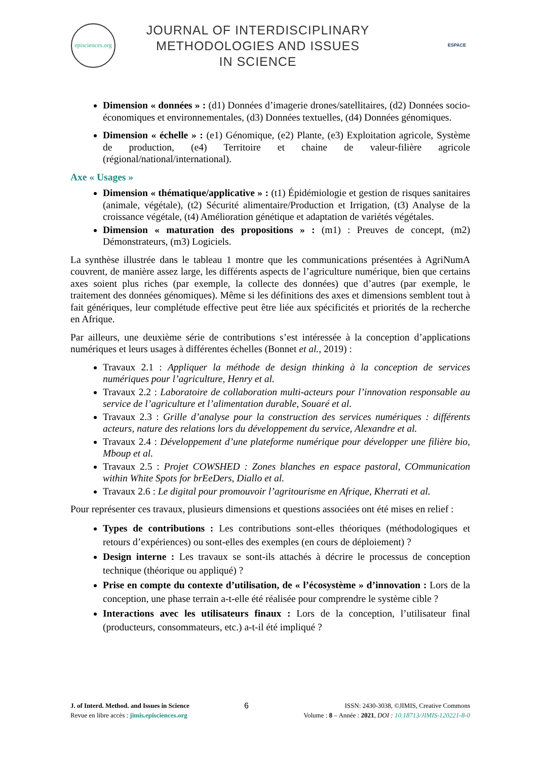episciences.org
JOURNAL OF INTERDISCIPLINARY
METHODOLOGIES AND ISSUES
IN SCIENCE
ESPACE
Dimension « données » : (d1) Données d’imagerie drones/satellitaires, (d2) Données socio-économiques et environnementales, (d3) Données textuelles, (d4) Données génomiques.
Dimension « échelle » : (e1) Génomique, (e2) Plante, (e3) Exploitation agricole, Système de production, (e4) Territoire et chaine de valeur-filière agricole (régional/national/international).
Axe « Usages »
Dimension « thématique/applicative » : (t1) Épidémiologie et gestion de risques sanitaires (animale, végétale), (t2) Sécurité alimentaire/Production et Irrigation, (t3) Analyse de la croissance végétale, (t4) Amélioration génétique et adaptation de variétés végétales.
Dimension « maturation des propositions » : (m1) : Preuves de concept, (m2) Démonstrateurs, (m3) Logiciels.
La synthèse illustrée dans le tableau 1 montre que les communications présentées à AgriNumA couvrent, de manière assez large, les différents aspects de l’agriculture numérique, bien que certains axes soient plus riches (par exemple, la collecte des données) que d’autres (par exemple, le traitement des données génomiques). Même si les définitions des axes et dimensions semblent tout à fait génériques, leur complétude effective peut être liée aux spécificités et priorités de la recherche en Afrique.
Par ailleurs, une deuxième série de contributions s’est intéressée à la conception d’applications numériques et leurs usages à différentes échelles (Bonnet et al., 2019) :
Travaux 2.1 : Appliquer la méthode de design thinking à la conception de services numériques pour l’agriculture, Henry et al.
Travaux 2.2 : Laboratoire de collaboration multi-acteurs pour l’innovation responsable au service de l’agriculture et l’alimentation durable, Souaré et al.
Travaux 2.3 : Grille d’analyse pour la construction des services numériques : différents acteurs, nature des relations lors du développement du service, Alexandre et al.
Travaux 2.4 : Développement d’une plateforme numérique pour développer une filière bio, Mboup et al.
Travaux 2.5 : Projet COWSHED : Zones blanches en espace pastoral, COmmunication within White Spots for brEeDers, Diallo et al.
Travaux 2.6 : Le digital pour promouvoir l’agritourisme en Afrique, Kherrati et al.
Pour représenter ces travaux, plusieurs dimensions et questions associées ont été mises en relief :
Types de contributions : Les contributions sont-elles théoriques (méthodologiques et retours d’expériences) ou sont-elles des exemples (en cours de déploiement) ?
Design interne : Les travaux se sont-ils attachés à décrire le processus de conception technique (théorique ou appliqué) ?
Prise en compte du contexte d’utilisation, de « l’écosystème » d’innovation : Lors de la conception, une phase terrain a-t-elle été réalisée pour comprendre le système cible ?
Interactions avec les utilisateurs finaux : Lors de la conception, l’utilisateur final (producteurs, consommateurs, etc.) a-t-il été impliqué ?
J. of Interd. Method. and Issues in Science
Revue en libre accès : jimis.episciences.org
6
ISSN: 2430-3038, ©JIMIS, Creative Commons
Volume : 8 – Année : 2021, DOI : 10.18713/JIMIS-120221-8-0